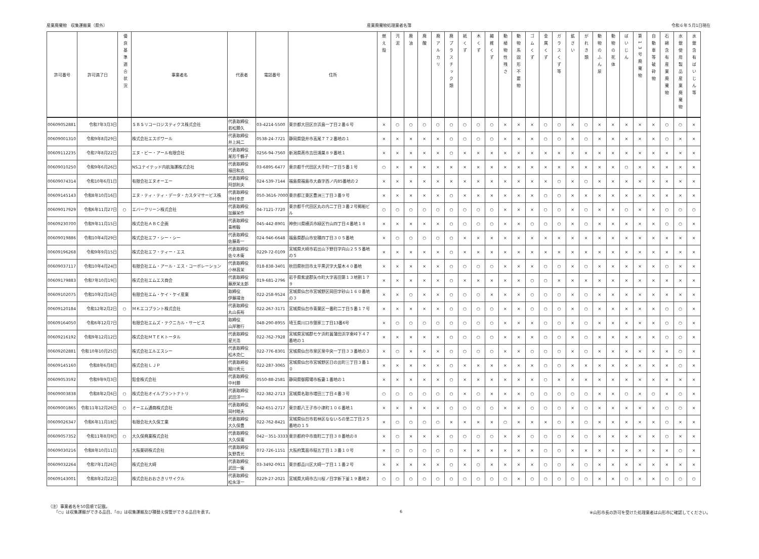産業廃棄物　収集運搬業（県外） 産業廃棄物処理業者名簿 令和６年５月1日現在
| 許可番号 | 許可満了日 | 優良基準適合状況 | 事業者名 | 代表者 | 電話番号 | 住所 | 燃え殻 | 汚泥 | 廃油 | 廃酸 | 廃アルカリ | 廃プラスチック類 | 紙くず | 木くず | 繊維くず | 動植物性残さ | 動物系固形不要物 | ゴムくず | 金属くず | ガラスくず等 | 鉱さい | がれき類 | 動物のふん尿 | 動物の死体 | ばいじん | 第13号廃棄物 | 自動車等破砕物 | 石綿含有産業廃棄物 | 水銀使用製品産業廃棄物 | 水銀含有ばいじん等 |
| --- | --- | --- | --- | --- | --- | --- | --- | --- | --- | --- | --- | --- | --- | --- | --- | --- | --- | --- | --- | --- | --- | --- | --- | --- | --- | --- | --- | --- | --- | --- |
| 00609052881 | 令和7年3月3日 | | ＳＢＳリコーロジスティクス株式会社 | 代表取締役 若松勝久 | 03-4214-5500 | 東京都大田区京浜島一丁目２番６号 | × | ○ | ○ | ○ | ○ | ○ | ○ | ○ | ○ | × | × | × | ○ | ○ | × | ○ | × | × | × | × | × | ○ | ○ | × |
| 00609001310 | 令和9年8月29日 | | 株式会社エスポワール | 代表取締役 井上純二 | 0538-24-7721 | 静岡県袋井市高尾７７２番地の１ | × | × | × | × | × | ○ | ○ | ○ | ○ | × | × | × | ○ | ○ | × | ○ | × | × | × | × | × | ○ | × | × |
| 00609112235 | 令和7年8月22日 | | エヌ・ビー・アール有限会社 | 代表取締役 尾形千鶴子 | 0256-94-7560 | 新潟県燕市吉田鴻巣８９番地１ | × | × | × | × | × | ○ | × | × | × | × | × | × | × | × | × | × | × | × | × | × | × | × | × | × |
| 00609010250 | 令和9年6月26日 | | NSユナイテッド内航海運株式会社 | 代表取締役 福田和志 | 03-6895-6477 | 東京都千代田区大手町一丁目５番１号 | ○ | × | × | × | × | × | × | × | × | × | × | × | × | × | × | × | × | × | ○ | × | × | × | × | × |
| 00609074314 | 令和10年6月1日 | | 有限会社エヌオーエー | 代表取締役 阿部則夫 | 024-539-7144 | 福島県福島市大森字西ノ内85番地の２ | × | × | × | × | × | × | × | × | × | × | × | × | × | ○ | × | ○ | × | × | × | × | × | × | × | × |
| 00609145143 | 令和8年10月16日 | | エヌ・ティ・ティ・データ・カスタマサービス株 | 代表取締役 沖村幸彦 | 050-3616-7000 | 東京都江東区豊洲三丁目３番９号 | × | × | × | × | × | ○ | × | × | × | × | × | × | ○ | ○ | × | × | × | × | × | × | × | × | × | × |
| 00609017929 | 令和6年11月27日 | ○ | エバークリーン株式会社 | 代表取締役 加藤栄作 | 04-7121-7720 | 東京都千代田区丸の内二丁目３番２号郵船ビ ル | ○ | ○ | ○ | ○ | ○ | ○ | ○ | ○ | ○ | × | × | × | ○ | ○ | × | ○ | × | × | ○ | × | × | ○ | ○ | ○ |
| 00609230700 | 令和9年11月15日 | | 株式会社ＡＢＣ企画 | 代表取締役 青栁毅 | 045-442-8901 | 神奈川県横浜市緑区竹山四丁目４番地１８ | × | × | × | × | × | ○ | ○ | ○ | ○ | × | × | ○ | ○ | ○ | × | ○ | × | × | × | × | × | ○ | ○ | × |
| 00609019886 | 令和10年4月29日 | | 株式会社エフ・シー・シー | 代表取締役 佐藤寿一 | 024-946-6648 | 福島県郡山市安積四丁目３０５番地 | × | ○ | ○ | ○ | ○ | ○ | × | × | × | × | × | × | × | × | × | × | × | × | × | × | × | × | × | × |
| 00609196268 | 令和9年9月15日 | | 株式会社エフ・ティー・エス | 代表取締役 佐々木衛 | 0229-72-0109 | 宮城県大崎市岩出山下野目字向山２５５番地 の５ | × | × | × | × | × | ○ | × | × | × | × | × | × | × | × | × | × | × | × | × | × | × | × | × | × |
| 00609037117 | 令和10年4月24日 | | 有限会社エム・アール・エス・コーポレーション | 代表取締役 小林昌栄 | 018-838-3401 | 秋田県秋田市太平黒沢字大屋木４０番地 | × | × | × | × | × | ○ | ○ | ○ | ○ | × | × | × | ○ | ○ | × | ○ | × | × | × | × | × | ○ | × | × |
| 00609179883 | 令和7年10月19日 | | 株式会社エムエス商会 | 代表取締役 藤原栄太郎 | 019-681-2796 | 岩手県紫波郡矢巾町大字高田第１３地割１７ ９ | × | × | × | × | × | ○ | × | × | × | × | × | ○ | ○ | × | × | × | × | × | × | × | × | × | × | × |
| 00609102075 | 令和10年2月16日 | | 有限会社エム・ケイ・ケイ産業 | 取締役 伊藤靖治 | 022-258-9524 | 宮城県仙台市宮城野区岡田字砂山１６０番地 の３ | × | × | ○ | × | × | ○ | ○ | ○ | × | × | × | ○ | ○ | ○ | × | ○ | × | × | × | × | × | × | × | × |
| 00609120184 | 令和12年2月2日 | ○ | ＭＫエコプラント株式会社 | 代表取締役 丸山長裕 | 022-267-3171 | 宮城県仙台市青葉区一番町二丁目５番１７号 | × | × | × | × | × | ○ | ○ | ○ | ○ | × | × | ○ | ○ | ○ | × | ○ | × | × | × | × | × | ○ | ○ | × |
| 00609164050 | 令和6年12月7日 | | 有限会社エムズ・テクニカル・サービス | 取締役 山岸雅行 | 048-290-8955 | 埼玉県川口市領家三丁目13番6号 | × | ○ | ○ | ○ | ○ | ○ | ○ | ○ | ○ | × | × | × | ○ | ○ | × | ○ | × | × | × | × | × | ○ | ○ | × |
| 00609216192 | 令和9年12月12日 | | 株式会社ＭＴＥＫトータル | 代表取締役 星光浩 | 022-762-7928 | 宮城県宮城郡七ケ浜町菖蒲田浜字東峠下４７ 番地の１ | × | × | × | × | × | ○ | ○ | ○ | ○ | × | × | × | ○ | ○ | × | ○ | × | × | × | × | × | ○ | ○ | × |
| 00609202881 | 令和10年10月25日 | | 株式会社エルエスシー | 代表取締役 松木克仁 | 022-776-8301 | 宮城県仙台市泉区泉中央一丁目３３番地の３ | × | ○ | × | × | × | ○ | ○ | ○ | ○ | × | × | ○ | ○ | ○ | × | ○ | × | × | × | × | × | × | ○ | × |
| 00609145160 | 令和8年6月8日 | | 株式会社ＬＪＰ | 代表取締役 細川秀元 | 022-287-3065 | 宮城県仙台市宮城野区日の出町三丁目３番１ ０ | × | × | × | × | × | ○ | × | × | × | × | × | × | ○ | ○ | × | × | × | × | × | × | × | × | ○ | × |
| 00609053592 | 令和9年9月3日 | | 鉛金株式会社 | 代表取締役 中村勝 | 0550-88-2581 | 静岡県御殿場市板妻１番地の１ | × | × | × | × | × | ○ | × | × | × | × | × | × | ○ | × | × | × | × | × | × | × | × | × | × | × |
| 00609003838 | 令和8年2月6日 | ○ | 株式会社オイルプラントナトリ | 代表取締役 武田洋一 | 022-382-2713 | 宮城県名取市増田三丁目４番３号 | ○ | ○ | ○ | ○ | ○ | ○ | × | ○ | × | × | × | ○ | ○ | ○ | ○ | ○ | × | × | ○ | × | ○ | × | ○ | × |
| 00609001865 | 令和11年12月26日 | ○ | オーエム通商株式会社 | 代表取締役 岡村睦夫 | 042-651-2717 | 東京都八王子市小津町１０６番地１ | × | × | × | × | × | ○ | ○ | ○ | ○ | × | × | ○ | ○ | ○ | × | ○ | × | × | × | × | × | ○ | ○ | × |
| 00609026347 | 令和6年11月18日 | | 有限会社大久保工業 | 代表取締役 大久保豊 | 022-762-8421 | 宮城県仙台市若林区なないろの里二丁目２５ 番地の１５ | × | ○ | ○ | ○ | ○ | × | × | × | × | ○ | × | × | × | ○ | × | ○ | × | × | × | × | × | ○ | × | × |
| 00609057352 | 令和11年8月9日 | ○ | 大久保興業株式会社 | 代表取締役 大久保憲 | 042－351-3333 | 東京都府中市南町二丁目３８番地の８ | × | ○ | × | × | × | ○ | ○ | ○ | ○ | × | × | ○ | ○ | ○ | × | ○ | × | × | × | × | × | ○ | × | × |
| 00609030216 | 令和8年10月11日 | | 大阪薬研株式会社 | 代表取締役 矢野貴光 | 072-726-1151 | 大阪府箕面市稲五丁目１３番１０号 | × | ○ | ○ | ○ | ○ | ○ | × | × | × | × | × | × | ○ | ○ | × | × | × | × | × | × | × | × | ○ | × |
| 00609032264 | 令和7年1月26日 | | 株式会社大崎 | 代表取締役 武田一衛 | 03-3492-0911 | 東京都品川区大崎一丁目１１番２号 | × | × | × | × | × | ○ | × | ○ | × | × | × | × | ○ | ○ | × | ○ | × | × | × | × | × | × | × | × |
| 00609143001 | 令和8年2月22日 | | 株式会社おおさきリサイクル | 代表取締役 松永淳一 | 0229-27-2021 | 宮城県大崎市古川桜ノ目字新下釜１９番地２ | ○ | ○ | ○ | ○ | ○ | ○ | ○ | ○ | ○ | ○ | × | ○ | ○ | ○ | ○ | ○ | × | × | ○ | × | × | ○ | ○ | ○ |
（注）事業者名を50音順で記載。
　　「○」は収集運搬ができる品目、「◎」は収集運搬及び積替え保管ができる品目を表す。
6 ※山形市長の許可を受けた処理業者は山形市に確認してください。